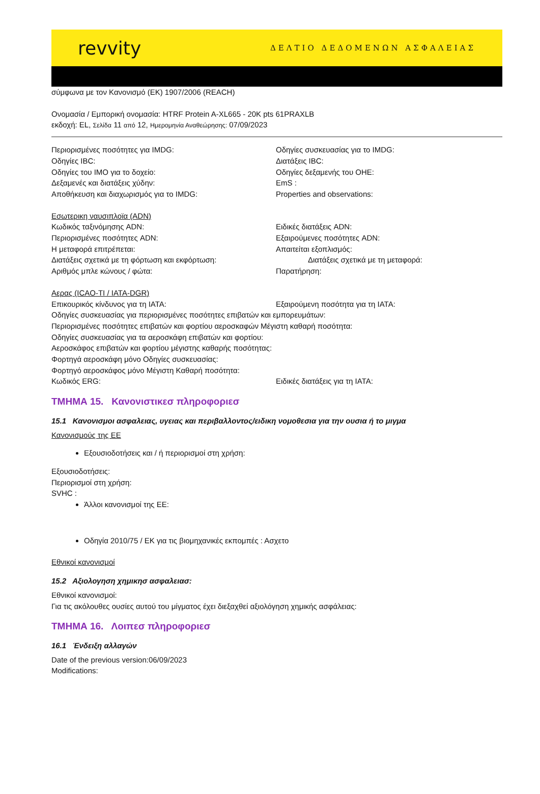revvity ΔΕΛΤΙΟ ΔΕΔΟΜΕΝΩΝ ΑΣΦΑΛΕΙΑΣ
σύμφωνα με τον Κανονισμό (ΕΚ) 1907/2006 (REACH)
Ονομασία / Εμπορική ονομασία: HTRF Protein A-XL665 - 20K pts 61PRAXLB
εκδοχή: EL, Σελίδα 11 από 12, Ημερομηνία Αναθεώρησης: 07/09/2023
Περιορισμένες ποσότητες για IMDG: Οδηγίες συσκευασίας για το IMDG:
Οδηγίες IBC: Διατάξεις IBC:
Οδηγίες του IMO για το δοχείο: Οδηγίες δεξαμενής του OHE:
Δεξαμενές και διατάξεις χύδην: EmS :
Αποθήκευση και διαχωρισμός για το IMDG: Properties and observations:
Εσωτερικη ναυσιπλοϊα (ADN)
Κωδικός ταξινόμησης ADN: Ειδικές διατάξεις ADN:
Περιορισμένες ποσότητες ADN: Εξαιρούμενες ποσότητες ADN:
Η μεταφορά επιτρέπεται: Απαιτείται εξοπλισμός:
Διατάξεις σχετικά με τη φόρτωση και εκφόρτωση: Διατάξεις σχετικά με τη μεταφορά:
Αριθμός μπλε κώνους / φώτα: Παρατήρηση:
Αερας (ICAO-TI / IATA-DGR)
Επικουρικός κίνδυνος για τη IATA: Εξαιρούμενη ποσότητα για τη IATA:
Οδηγίες συσκευασίας για περιορισμένες ποσότητες επιβατών και εμπορευμάτων:
Περιορισμένες ποσότητες επιβατών και φορτίου αεροσκαφών Μέγιστη καθαρή ποσότητα:
Οδηγίες συσκευασίας για τα αεροσκάφη επιβατών και φορτίου:
Αεροσκάφος επιβατών και φορτίου μέγιστης καθαρής ποσότητας:
Φορτηγά αεροσκάφη μόνο Οδηγίες συσκευασίας:
Φορτηγό αεροσκάφος μόνο Μέγιστη Καθαρή ποσότητα:
Κωδικός ERG: Ειδικές διατάξεις για τη IATA:
ΤΜΗΜΑ 15. Κανονιστικεσ πληροφοριεσ
15.1 Κανονισμοι ασφαλειας, υγειας και περιβαλλοντος/ειδικη νομοθεσια για την ουσια ή το μιγμα
Κανονισμούς της ΕΕ
Εξουσιοδοτήσεις και / ή περιορισμοί στη χρήση:
Εξουσιοδοτήσεις:
Περιορισμοί στη χρήση:
SVHC :
Άλλοι κανονισμοί της ΕΕ:
Οδηγία 2010/75 / ΕΚ για τις βιομηχανικές εκπομπές : Ασχετο
Εθνικοί κανονισμοί
15.2 Αξιολογηση χημικησ ασφαλειασ:
Εθνικοί κανονισμοί:
Για τις ακόλουθες ουσίες αυτού του μίγματος έχει διεξαχθεί αξιολόγηση χημικής ασφάλειας:
ΤΜΗΜΑ 16. Λοιπεσ πληροφοριεσ
16.1 Ένδειξη αλλαγών
Date of the previous version:06/09/2023
Modifications: